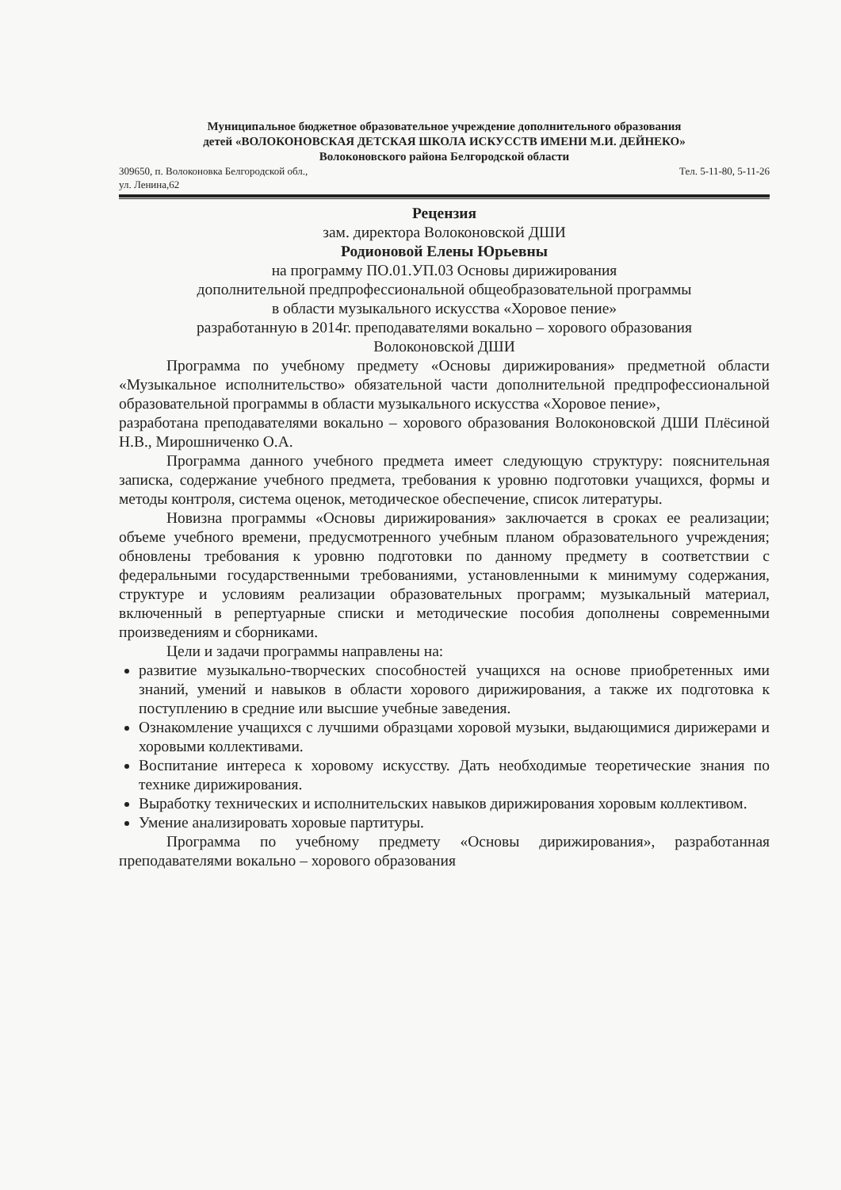Муниципальное бюджетное образовательное учреждение дополнительного образования
детей «ВОЛОКОНОВСКАЯ ДЕТСКАЯ ШКОЛА ИСКУССТВ ИМЕНИ М.И. ДЕЙНЕКО»
Волоконовского района Белгородской области
309650, п. Волоконовка Белгородской обл.,
ул. Ленина,62 Тел. 5-11-80, 5-11-26
Рецензия
зам. директора Волоконовской ДШИ
Родионовой Елены Юрьевны
на программу ПО.01.УП.03 Основы дирижирования
дополнительной предпрофессиональной общеобразовательной программы
в области музыкального искусства «Хоровое пение»
разработанную в 2014г. преподавателями вокально – хорового образования
Волоконовской ДШИ
Программа по учебному предмету «Основы дирижирования» предметной области «Музыкальное исполнительство» обязательной части дополнительной предпрофессиональной образовательной программы в области музыкального искусства «Хоровое пение»,
разработана преподавателями вокально – хорового образования Волоконовской ДШИ Плёсиной Н.В., Мирошниченко О.А.
Программа данного учебного предмета имеет следующую структуру: пояснительная записка, содержание учебного предмета, требования к уровню подготовки учащихся, формы и методы контроля, система оценок, методическое обеспечение, список литературы.
Новизна программы «Основы дирижирования» заключается в сроках ее реализации; объеме учебного времени, предусмотренного учебным планом образовательного учреждения; обновлены требования к уровню подготовки по данному предмету в соответствии с федеральными государственными требованиями, установленными к минимуму содержания, структуре и условиям реализации образовательных программ; музыкальный материал, включенный в репертуарные списки и методические пособия дополнены современными произведениям и сборниками.
Цели и задачи программы направлены на:
развитие музыкально-творческих способностей учащихся на основе приобретенных ими знаний, умений и навыков в области хорового дирижирования, а также их подготовка к поступлению в средние или высшие учебные заведения.
Ознакомление учащихся с лучшими образцами хоровой музыки, выдающимися дирижерами и хоровыми коллективами.
Воспитание интереса к хоровому искусству. Дать необходимые теоретические знания по технике дирижирования.
Выработку технических и исполнительских навыков дирижирования хоровым коллективом.
Умение анализировать хоровые партитуры.
Программа по учебному предмету «Основы дирижирования», разработанная преподавателями вокально – хорового образования